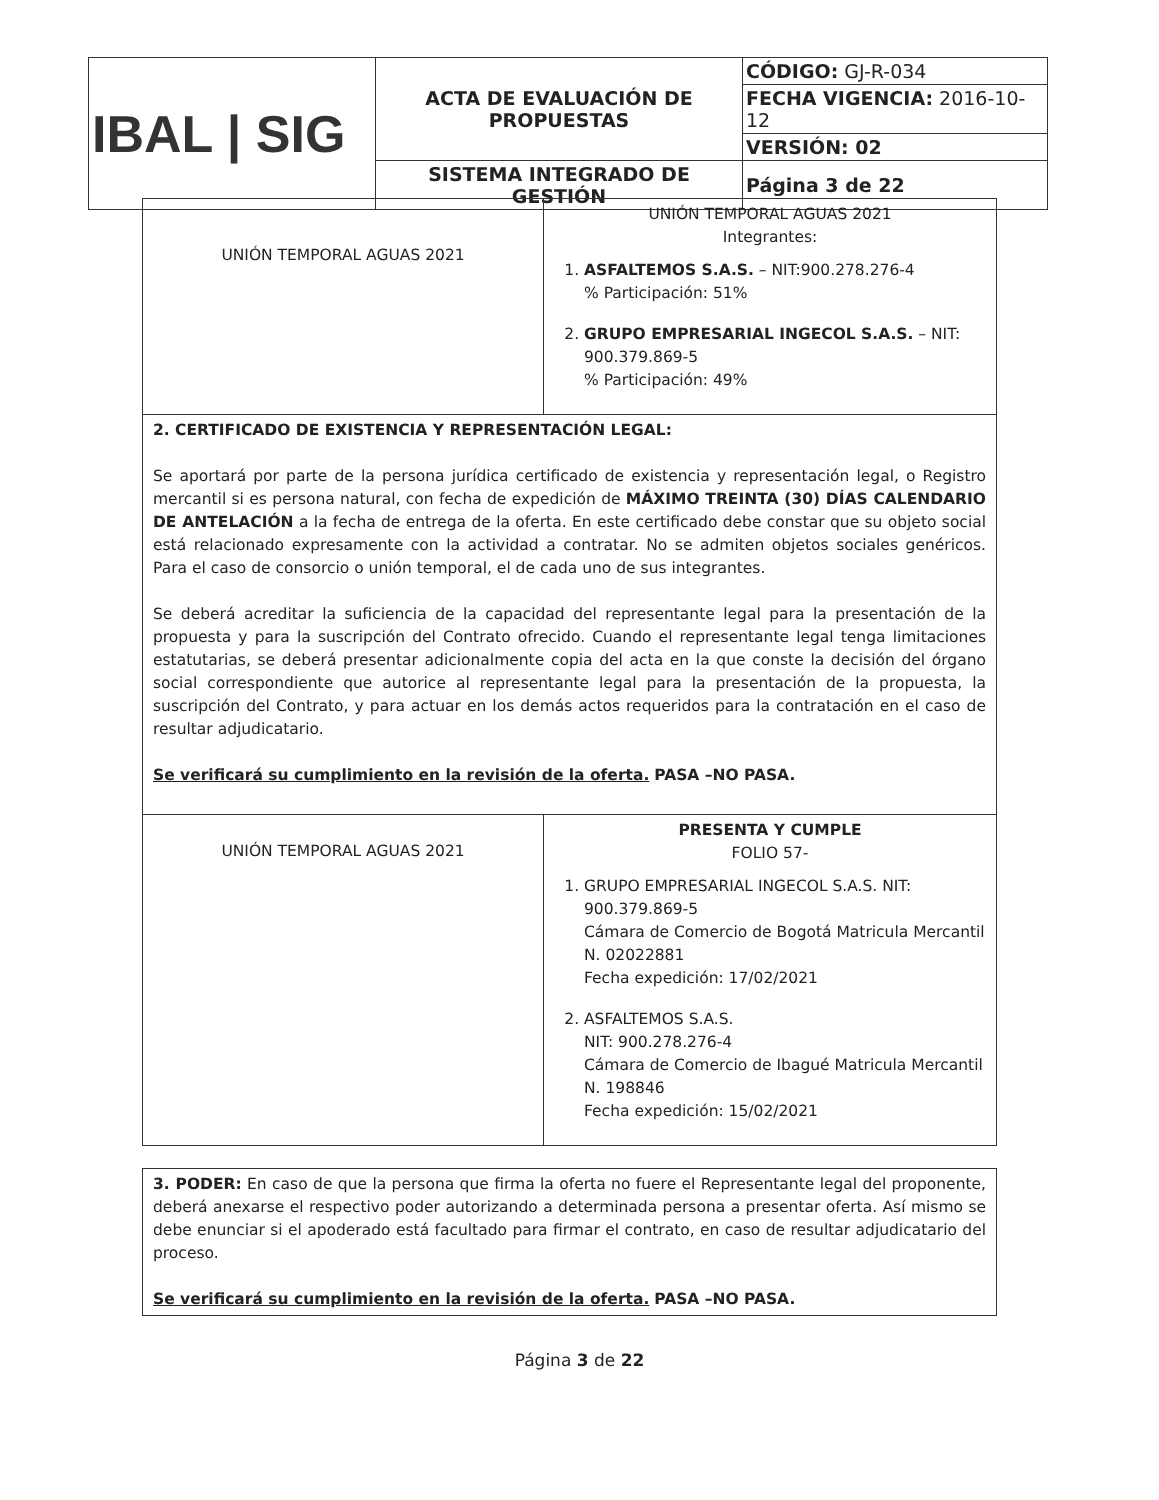| IBAL / SIG | ACTA DE EVALUACIÓN DE PROPUESTAS | CÓDIGO: GJ-R-034 |
| | | FECHA VIGENCIA: 2016-10-12 |
| | | VERSIÓN: 02 |
| | SISTEMA INTEGRADO DE GESTIÓN | Página 3 de 22 |
| UNIÓN TEMPORAL AGUAS 2021 | UNIÓN TEMPORAL AGUAS 2021 Integrantes: 1. ASFALTEMOS S.A.S. – NIT:900.278.276-4 % Participación: 51% 2. GRUPO EMPRESARIAL INGECOL S.A.S. – NIT: 900.379.869-5 % Participación: 49% |
| 2. CERTIFICADO DE EXISTENCIA Y REPRESENTACIÓN LEGAL: Se aportará por parte de la persona jurídica certificado de existencia y representación legal, o Registro mercantil si es persona natural, con fecha de expedición de MÁXIMO TREINTA (30) DÍAS CALENDARIO DE ANTELACIÓN a la fecha de entrega de la oferta. En este certificado debe constar que su objeto social está relacionado expresamente con la actividad a contratar. No se admiten objetos sociales genéricos. Para el caso de consorcio o unión temporal, el de cada uno de sus integrantes. Se deberá acreditar la suficiencia de la capacidad del representante legal para la presentación de la propuesta y para la suscripción del Contrato ofrecido. Cuando el representante legal tenga limitaciones estatutarias, se deberá presentar adicionalmente copia del acta en la que conste la decisión del órgano social correspondiente que autorice al representante legal para la presentación de la propuesta, la suscripción del Contrato, y para actuar en los demás actos requeridos para la contratación en el caso de resultar adjudicatario. Se verificará su cumplimiento en la revisión de la oferta. PASA –NO PASA. | |
| UNIÓN TEMPORAL AGUAS 2021 | PRESENTA Y CUMPLE FOLIO 57- 1. GRUPO EMPRESARIAL INGECOL S.A.S. NIT: 900.379.869-5 Cámara de Comercio de Bogotá Matricula Mercantil N. 02022881 Fecha expedición: 17/02/2021 2. ASFALTEMOS S.A.S. NIT: 900.278.276-4 Cámara de Comercio de Ibagué Matricula Mercantil N. 198846 Fecha expedición: 15/02/2021 |
| 3. PODER: En caso de que la persona que firma la oferta no fuere el Representante legal del proponente, deberá anexarse el respectivo poder autorizando a determinada persona a presentar oferta. Así mismo se debe enunciar si el apoderado está facultado para firmar el contrato, en caso de resultar adjudicatario del proceso. Se verificará su cumplimiento en la revisión de la oferta. PASA –NO PASA. |
Página 3 de 22